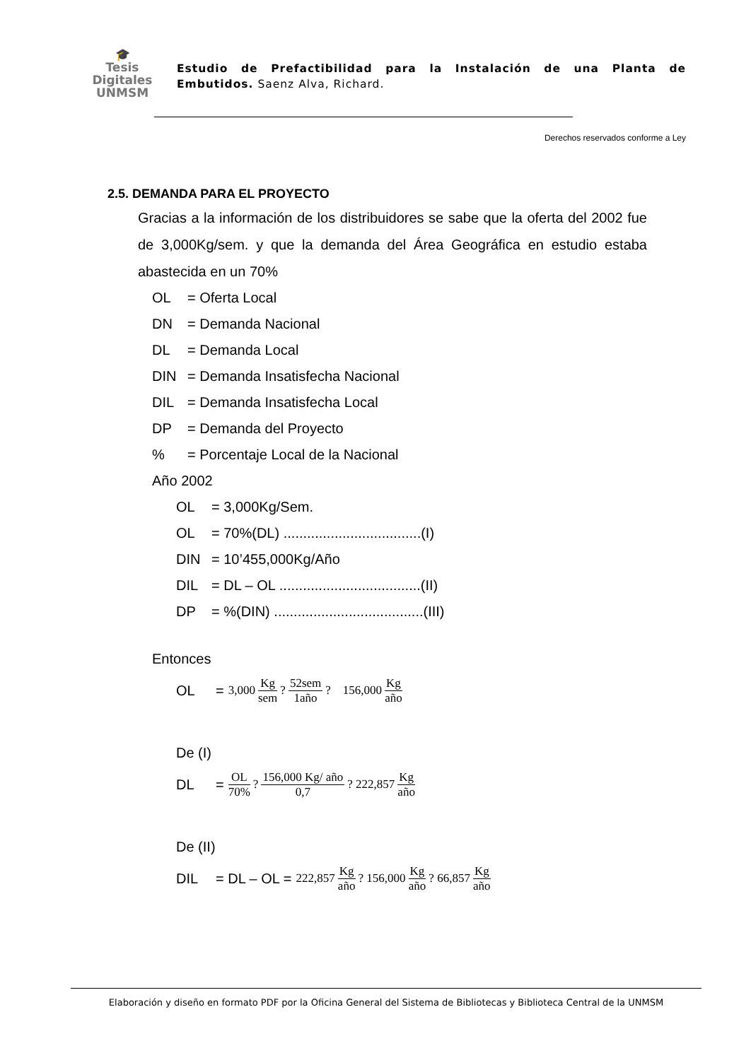🎓
Tesis
Digitales
UNMSM
Estudio de Prefactibilidad para la Instalación de una Planta de Embutidos. Saenz Alva, Richard.
Derechos reservados conforme a Ley
2.5. DEMANDA PARA EL PROYECTO
Gracias a la información de los distribuidores se sabe que la oferta del 2002 fue de 3,000Kg/sem. y que la demanda del Área Geográfica en estudio estaba abastecida en un 70%
OL = Oferta Local
DN = Demanda Nacional
DL = Demanda Local
DIN = Demanda Insatisfecha Nacional
DIL = Demanda Insatisfecha Local
DP = Demanda del Proyecto
% = Porcentaje Local de la Nacional
Año 2002
OL = 3,000Kg/Sem.
OL = 70%(DL) ...................................(I)
DIN = 10’455,000Kg/Año
DIL = DL – OL ....................................(II)
DP = %(DIN) ......................................(III)
Entonces
OL = 3,000 Kg sem ? 52sem 1año ? 156,000 Kg año
De (I)
DL = OL 70% ? 156,000 Kg/ año 0,7 ? 222,857 Kg año
De (II)
DIL = DL – OL = 222,857 Kg año ? 156,000 Kg año ? 66,857 Kg año
Elaboración y diseño en formato PDF por la Oficina General del Sistema de Bibliotecas y Biblioteca Central de la UNMSM